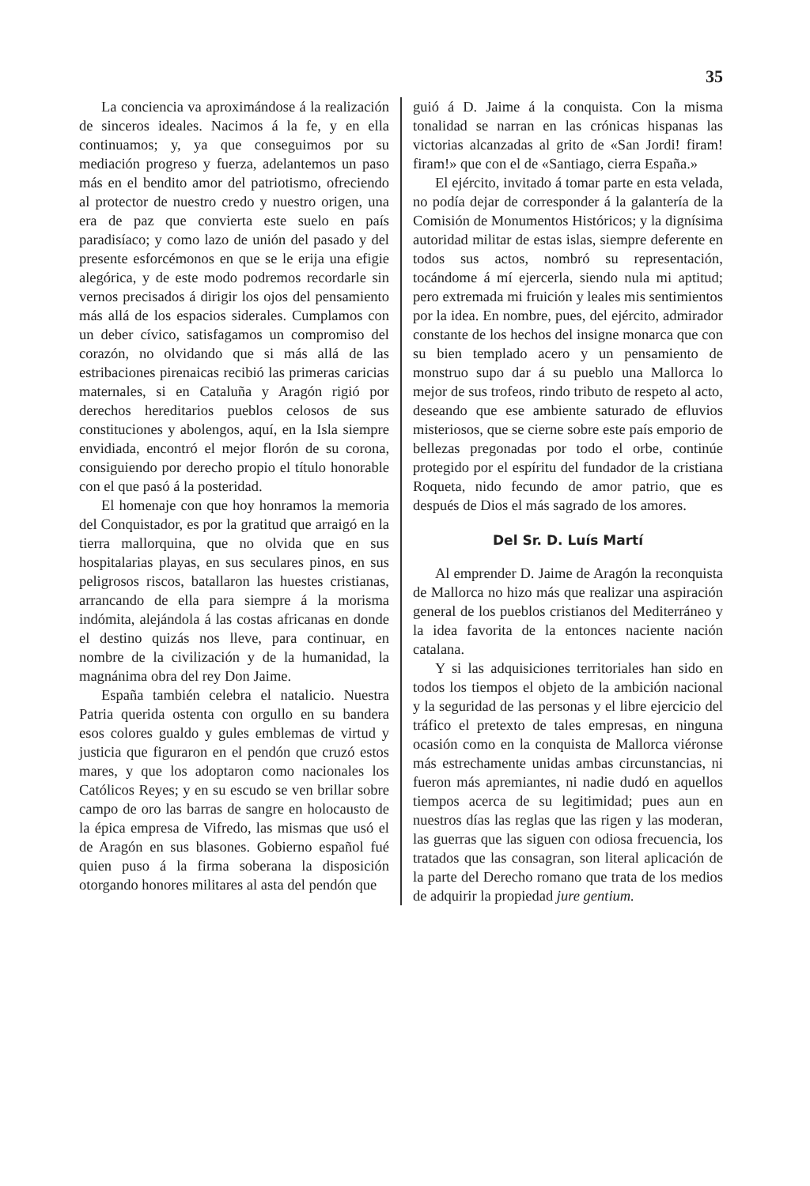35
La conciencia va aproximándose á la realización de sinceros ideales. Nacimos á la fe, y en ella continuamos; y, ya que conseguimos por su mediación progreso y fuerza, adelantemos un paso más en el bendito amor del patriotismo, ofreciendo al protector de nuestro credo y nuestro origen, una era de paz que convierta este suelo en país paradisíaco; y como lazo de unión del pasado y del presente esforcémonos en que se le erija una efigie alegórica, y de este modo podremos recordarle sin vernos precisados á dirigir los ojos del pensamiento más allá de los espacios siderales. Cumplamos con un deber cívico, satisfagamos un compromiso del corazón, no olvidando que si más allá de las estribaciones pirenaicas recibió las primeras caricias maternales, si en Cataluña y Aragón rigió por derechos hereditarios pueblos celosos de sus constituciones y abolengos, aquí, en la Isla siempre envidiada, encontró el mejor florón de su corona, consiguiendo por derecho propio el título honorable con el que pasó á la posteridad.
El homenaje con que hoy honramos la memoria del Conquistador, es por la gratitud que arraigó en la tierra mallorquina, que no olvida que en sus hospitalarias playas, en sus seculares pinos, en sus peligrosos riscos, batallaron las huestes cristianas, arrancando de ella para siempre á la morisma indómita, alejándola á las costas africanas en donde el destino quizás nos lleve, para continuar, en nombre de la civilización y de la humanidad, la magnánima obra del rey Don Jaime.
España también celebra el natalicio. Nuestra Patria querida ostenta con orgullo en su bandera esos colores gualdo y gules emblemas de virtud y justicia que figuraron en el pendón que cruzó estos mares, y que los adoptaron como nacionales los Católicos Reyes; y en su escudo se ven brillar sobre campo de oro las barras de sangre en holocausto de la épica empresa de Vifredo, las mismas que usó el de Aragón en sus blasones. Gobierno español fué quien puso á la firma soberana la disposición otorgando honores militares al asta del pendón que
guió á D. Jaime á la conquista. Con la misma tonalidad se narran en las crónicas hispanas las victorias alcanzadas al grito de «San Jordi! firam! firam!» que con el de «Santiago, cierra España.»
El ejército, invitado á tomar parte en esta velada, no podía dejar de corresponder á la galantería de la Comisión de Monumentos Históricos; y la dignísima autoridad militar de estas islas, siempre deferente en todos sus actos, nombró su representación, tocándome á mí ejercerla, siendo nula mi aptitud; pero extremada mi fruición y leales mis sentimientos por la idea. En nombre, pues, del ejército, admirador constante de los hechos del insigne monarca que con su bien templado acero y un pensamiento de monstruo supo dar á su pueblo una Mallorca lo mejor de sus trofeos, rindo tributo de respeto al acto, deseando que ese ambiente saturado de efluvios misteriosos, que se cierne sobre este país emporio de bellezas pregonadas por todo el orbe, continúe protegido por el espíritu del fundador de la cristiana Roqueta, nido fecundo de amor patrio, que es después de Dios el más sagrado de los amores.
Del Sr. D. Luís Martí
Al emprender D. Jaime de Aragón la reconquista de Mallorca no hizo más que realizar una aspiración general de los pueblos cristianos del Mediterráneo y la idea favorita de la entonces naciente nación catalana.
Y si las adquisiciones territoriales han sido en todos los tiempos el objeto de la ambición nacional y la seguridad de las personas y el libre ejercicio del tráfico el pretexto de tales empresas, en ninguna ocasión como en la conquista de Mallorca viéronse más estrechamente unidas ambas circunstancias, ni fueron más apremiantes, ni nadie dudó en aquellos tiempos acerca de su legitimidad; pues aun en nuestros días las reglas que las rigen y las moderan, las guerras que las siguen con odiosa frecuencia, los tratados que las consagran, son literal aplicación de la parte del Derecho romano que trata de los medios de adquirir la propiedad jure gentium.